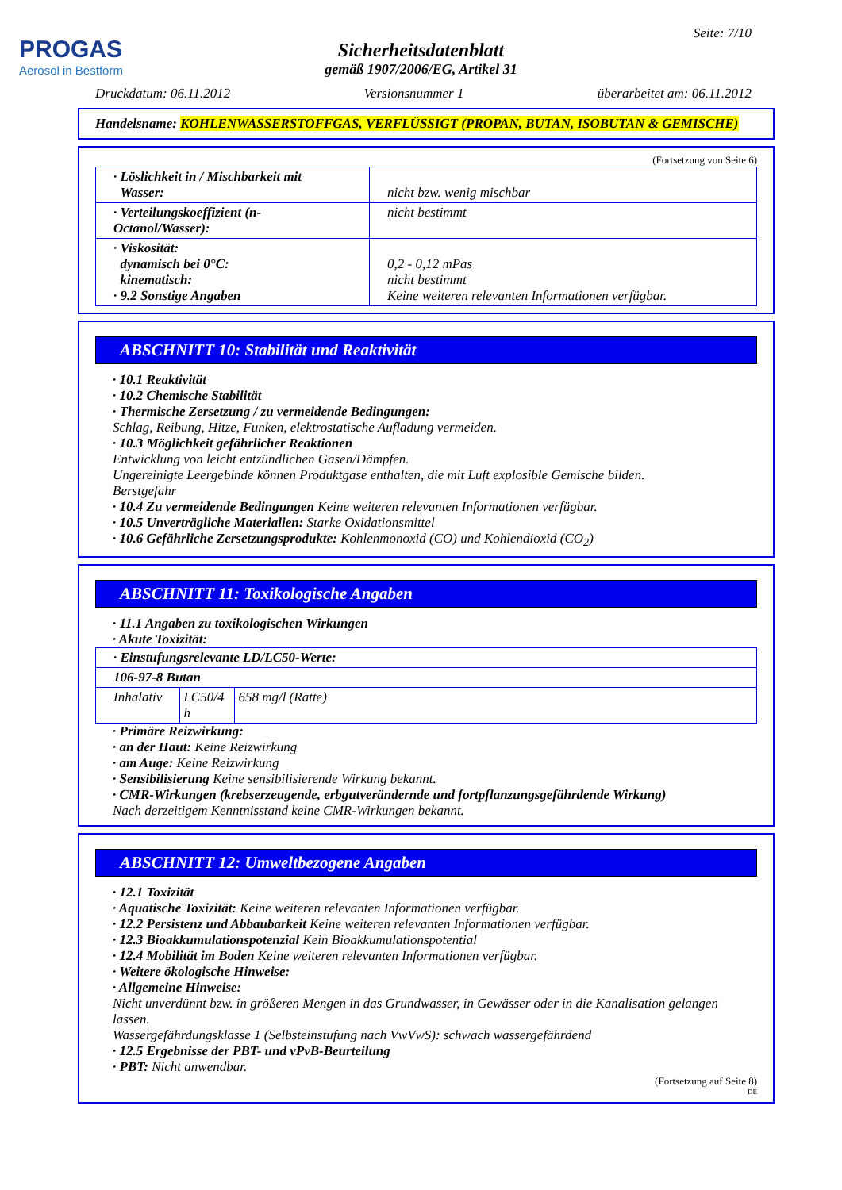PROGAS
Aerosol in Bestform
Seite: 7/10
Sicherheitsdatenblatt
gemäß 1907/2006/EG, Artikel 31
Druckdatum: 06.11.2012 Versionsnummer 1 überarbeitet am: 06.11.2012
Handelsname: KOHLENWASSERSTOFFGAS, VERFLÜSSIGT (PROPAN, BUTAN, ISOBUTAN & GEMISCHE)
(Fortsetzung von Seite 6)
| · Löslichkeit in / Mischbarkeit mit Wasser: | nicht bzw. wenig mischbar |
| · Verteilungskoeffizient (n-Octanol/Wasser): | nicht bestimmt |
| · Viskosität: dynamisch bei 0°C: kinematisch: · 9.2 Sonstige Angaben | 0,2 - 0,12 mPas nicht bestimmt Keine weiteren relevanten Informationen verfügbar. |
ABSCHNITT 10: Stabilität und Reaktivität
· 10.1 Reaktivität
· 10.2 Chemische Stabilität
· Thermische Zersetzung / zu vermeidende Bedingungen:
Schlag, Reibung, Hitze, Funken, elektrostatische Aufladung vermeiden.
· 10.3 Möglichkeit gefährlicher Reaktionen
Entwicklung von leicht entzündlichen Gasen/Dämpfen.
Ungereinigte Leergebinde können Produktgase enthalten, die mit Luft explosible Gemische bilden.
Berstgefahr
· 10.4 Zu vermeidende Bedingungen Keine weiteren relevanten Informationen verfügbar.
· 10.5 Unverträgliche Materialien: Starke Oxidationsmittel
· 10.6 Gefährliche Zersetzungsprodukte: Kohlenmonoxid (CO) und Kohlendioxid (CO<sub>2</sub>)
ABSCHNITT 11: Toxikologische Angaben
· 11.1 Angaben zu toxikologischen Wirkungen
· Akute Toxizität:
| · Einstufungsrelevante LD/LC50-Werte: | | |
| 106-97-8 Butan | | |
| Inhalativ | LC50/4 h | 658 mg/l (Ratte) |
· Primäre Reizwirkung:
· an der Haut: Keine Reizwirkung
· am Auge: Keine Reizwirkung
· Sensibilisierung Keine sensibilisierende Wirkung bekannt.
· CMR-Wirkungen (krebserzeugende, erbgutverändernde und fortpflanzungsgefährdende Wirkung)
Nach derzeitigem Kenntnisstand keine CMR-Wirkungen bekannt.
ABSCHNITT 12: Umweltbezogene Angaben
· 12.1 Toxizität
· Aquatische Toxizität: Keine weiteren relevanten Informationen verfügbar.
· 12.2 Persistenz und Abbaubarkeit Keine weiteren relevanten Informationen verfügbar.
· 12.3 Bioakkumulationspotenzial Kein Bioakkumulationspotential
· 12.4 Mobilität im Boden Keine weiteren relevanten Informationen verfügbar.
· Weitere ökologische Hinweise:
· Allgemeine Hinweise:
Nicht unverdünnt bzw. in größeren Mengen in das Grundwasser, in Gewässer oder in die Kanalisation gelangen lassen.
Wassergefährdungsklasse 1 (Selbsteinstufung nach VwVwS): schwach wassergefährdend
· 12.5 Ergebnisse der PBT- und vPvB-Beurteilung
· PBT: Nicht anwendbar.
(Fortsetzung auf Seite 8)
DE